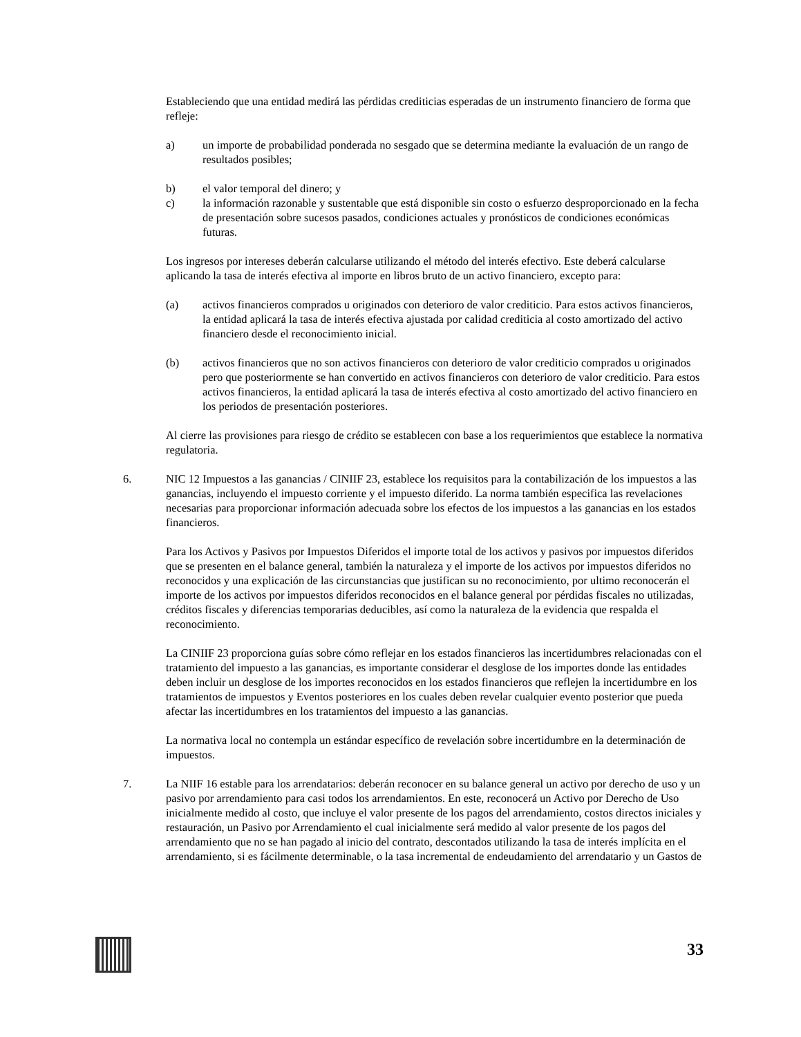Estableciendo que una entidad medirá las pérdidas crediticias esperadas de un instrumento financiero de forma que refleje:
a) un importe de probabilidad ponderada no sesgado que se determina mediante la evaluación de un rango de resultados posibles;
b) el valor temporal del dinero; y
c) la información razonable y sustentable que está disponible sin costo o esfuerzo desproporcionado en la fecha de presentación sobre sucesos pasados, condiciones actuales y pronósticos de condiciones económicas futuras.
Los ingresos por intereses deberán calcularse utilizando el método del interés efectivo. Este deberá calcularse aplicando la tasa de interés efectiva al importe en libros bruto de un activo financiero, excepto para:
(a) activos financieros comprados u originados con deterioro de valor crediticio. Para estos activos financieros, la entidad aplicará la tasa de interés efectiva ajustada por calidad crediticia al costo amortizado del activo financiero desde el reconocimiento inicial.
(b) activos financieros que no son activos financieros con deterioro de valor crediticio comprados u originados pero que posteriormente se han convertido en activos financieros con deterioro de valor crediticio. Para estos activos financieros, la entidad aplicará la tasa de interés efectiva al costo amortizado del activo financiero en los periodos de presentación posteriores.
Al cierre las provisiones para riesgo de crédito se establecen con base a los requerimientos que establece la normativa regulatoria.
6. NIC 12 Impuestos a las ganancias / CINIIF 23, establece los requisitos para la contabilización de los impuestos a las ganancias, incluyendo el impuesto corriente y el impuesto diferido. La norma también especifica las revelaciones necesarias para proporcionar información adecuada sobre los efectos de los impuestos a las ganancias en los estados financieros.
Para los Activos y Pasivos por Impuestos Diferidos el importe total de los activos y pasivos por impuestos diferidos que se presenten en el balance general, también la naturaleza y el importe de los activos por impuestos diferidos no reconocidos y una explicación de las circunstancias que justifican su no reconocimiento, por ultimo reconocerán el importe de los activos por impuestos diferidos reconocidos en el balance general por pérdidas fiscales no utilizadas, créditos fiscales y diferencias temporarias deducibles, así como la naturaleza de la evidencia que respalda el reconocimiento.
La CINIIF 23 proporciona guías sobre cómo reflejar en los estados financieros las incertidumbres relacionadas con el tratamiento del impuesto a las ganancias, es importante considerar el desglose de los importes donde las entidades deben incluir un desglose de los importes reconocidos en los estados financieros que reflejen la incertidumbre en los tratamientos de impuestos y Eventos posteriores en los cuales deben revelar cualquier evento posterior que pueda afectar las incertidumbres en los tratamientos del impuesto a las ganancias.
La normativa local no contempla un estándar específico de revelación sobre incertidumbre en la determinación de impuestos.
7. La NIIF 16 estable para los arrendatarios: deberán reconocer en su balance general un activo por derecho de uso y un pasivo por arrendamiento para casi todos los arrendamientos. En este, reconocerá un Activo por Derecho de Uso inicialmente medido al costo, que incluye el valor presente de los pagos del arrendamiento, costos directos iniciales y restauración, un Pasivo por Arrendamiento el cual inicialmente será medido al valor presente de los pagos del arrendamiento que no se han pagado al inicio del contrato, descontados utilizando la tasa de interés implícita en el arrendamiento, si es fácilmente determinable, o la tasa incremental de endeudamiento del arrendatario y un Gastos de
33